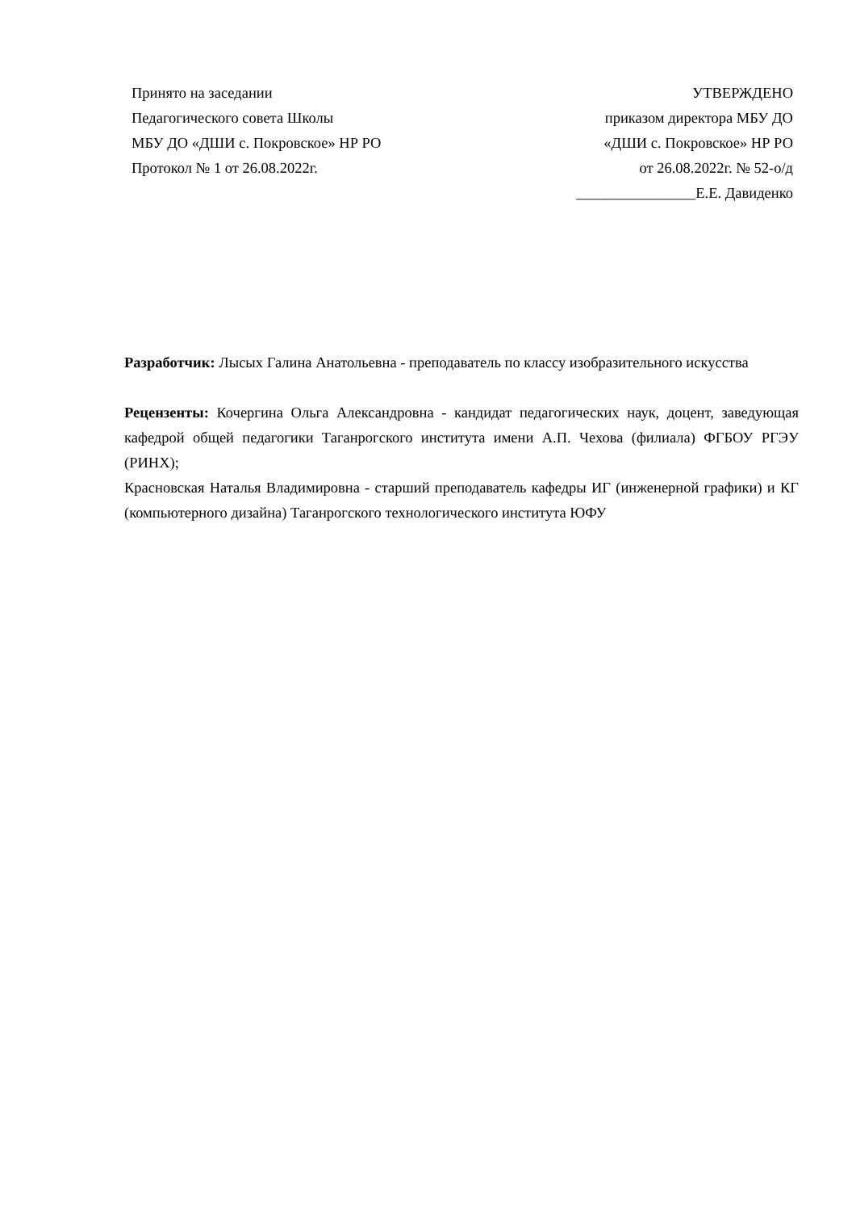Принято на заседании
Педагогического совета Школы
МБУ ДО «ДШИ с. Покровское» НР РО
Протокол № 1 от 26.08.2022г.
УТВЕРЖДЕНО
приказом директора МБУ ДО
«ДШИ с. Покровское» НР РО
от 26.08.2022г. № 52-о/д
________________Е.Е. Давиденко
Разработчик: Лысых Галина Анатольевна - преподаватель по классу изобразительного искусства
Рецензенты: Кочергина Ольга Александровна - кандидат педагогических наук, доцент, заведующая кафедрой общей педагогики Таганрогского института имени А.П. Чехова (филиала) ФГБОУ РГЭУ (РИНХ);
Красновская Наталья Владимировна - старший преподаватель кафедры ИГ (инженерной графики) и КГ (компьютерного дизайна) Таганрогского технологического института ЮФУ